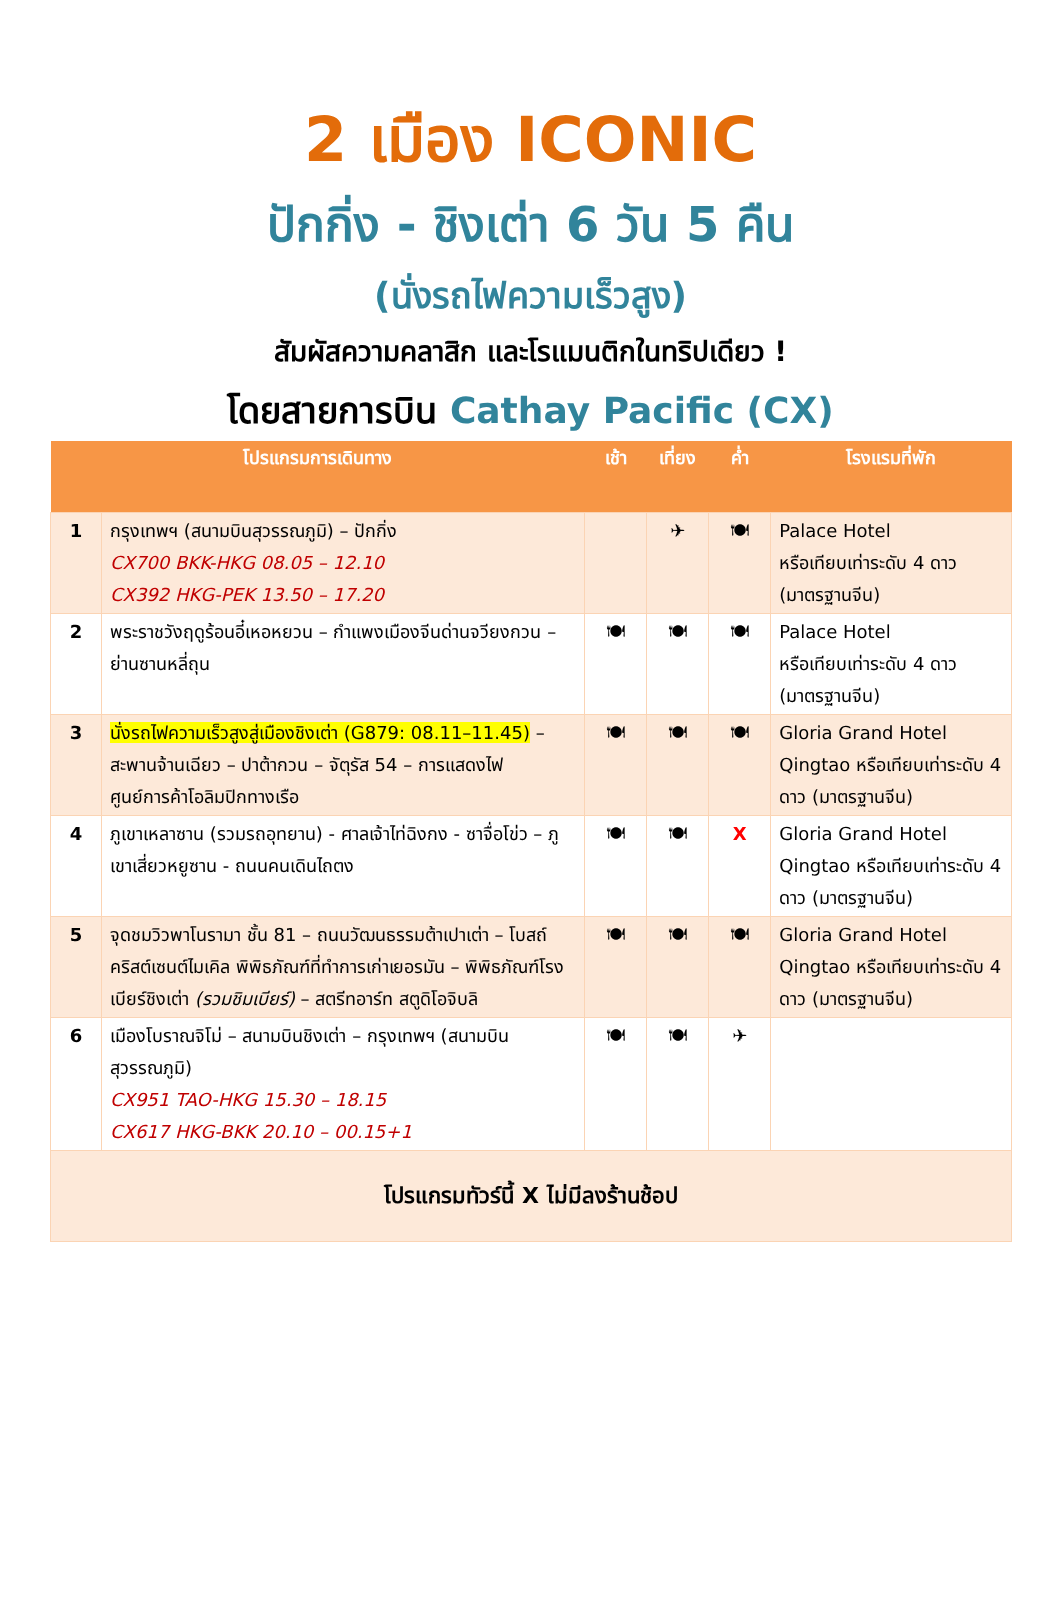2 เมือง ICONIC
ปักกิ่ง - ชิงเต่า 6 วัน 5 คืน
(นั่งรถไฟความเร็วสูง)
สัมผัสความคลาสิก และโรแมนติกในทริปเดียว !
โดยสายการบิน Cathay Pacific (CX)
| โปรแกรมการเดินทาง | | เช้า | เที่ยง | ค่ำ | โรงแรมที่พัก |
| --- | --- | --- | --- | --- | --- |
| 1 | กรุงเทพฯ (สนามบินสุวรรณภูมิ) – ปักกิ่ง CX700 BKK-HKG 08.05 – 12.10 CX392 HKG-PEK 13.50 – 17.20 | | ✈ | 🍽 | Palace Hotel หรือเทียบเท่าระดับ 4 ดาว (มาตรฐานจีน) |
| 2 | พระราชวังฤดูร้อนอี๋เหอหยวน – กำแพงเมืองจีนด่านจวียงกวน – ย่านซานหลี่ถุน | 🍽 | 🍽 | 🍽 | Palace Hotel หรือเทียบเท่าระดับ 4 ดาว (มาตรฐานจีน) |
| 3 | นั่งรถไฟความเร็วสูงสู่เมืองชิงเต่า (G879: 08.11–11.45) – สะพานจ้านเฉียว – ปาต้ากวน – จัตุรัส 54 – การแสดงไฟศูนย์การค้าโอลิมปิกทางเรือ | 🍽 | 🍽 | 🍽 | Gloria Grand Hotel Qingtao หรือเทียบเท่าระดับ 4 ดาว (มาตรฐานจีน) |
| 4 | ภูเขาเหลาซาน (รวมรถอุทยาน) - ศาลเจ้าไท่ฉิงกง - ซาจื่อโข่ว – ภูเขาเสี่ยวหยูซาน - ถนนคนเดินไถตง | 🍽 | 🍽 | X | Gloria Grand Hotel Qingtao หรือเทียบเท่าระดับ 4 ดาว (มาตรฐานจีน) |
| 5 | จุดชมวิวพาโนรามา ชั้น 81 – ถนนวัฒนธรรมต้าเปาเต่า – โบสถ์คริสต์เซนต์ไมเคิล พิพิธภัณฑ์ที่ทำการเก่าเยอรมัน – พิพิธภัณฑ์โรงเบียร์ชิงเต่า (รวมชิมเบียร์) – สตรีทอาร์ท สตูดิโอจิบลิ | 🍽 | 🍽 | 🍽 | Gloria Grand Hotel Qingtao หรือเทียบเท่าระดับ 4 ดาว (มาตรฐานจีน) |
| 6 | เมืองโบราณจิโม่ – สนามบินชิงเต่า – กรุงเทพฯ (สนามบินสุวรรณภูมิ) CX951 TAO-HKG 15.30 – 18.15 CX617 HKG-BKK 20.10 – 00.15+1 | 🍽 | 🍽 | ✈ | |
| โปรแกรมทัวร์นี้ X ไม่มีลงร้านช้อป | | | | | |